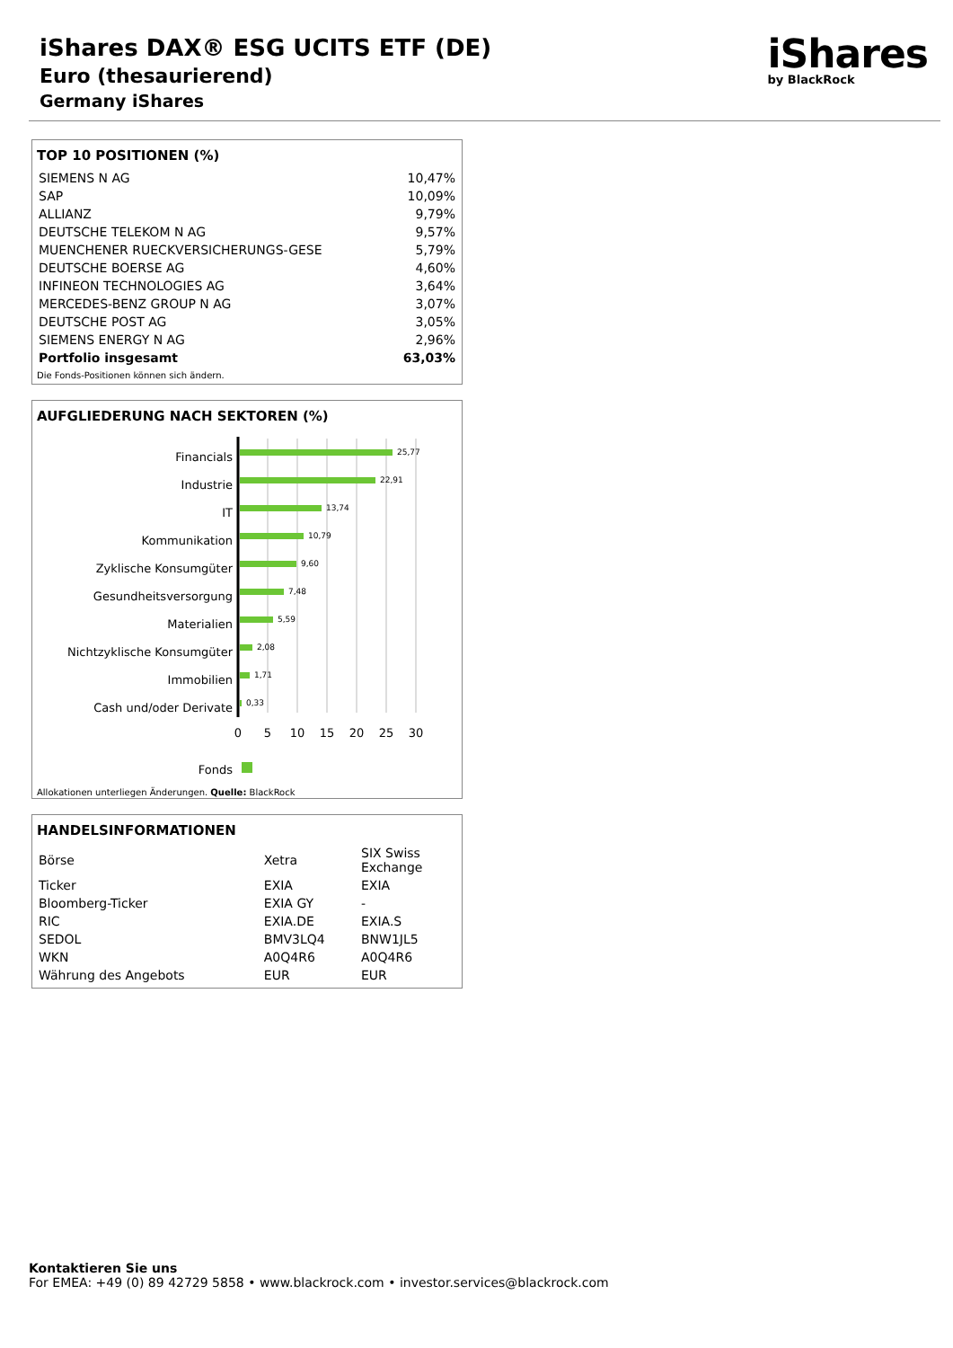iShares DAX® ESG UCITS ETF (DE)
Euro (thesaurierend)
Germany iShares
iShares
by BlackRock
TOP 10 POSITIONEN (%)
| SIEMENS N AG | 10,47% |
| SAP | 10,09% |
| ALLIANZ | 9,79% |
| DEUTSCHE TELEKOM N AG | 9,57% |
| MUENCHENER RUECKVERSICHERUNGS-GESE | 5,79% |
| DEUTSCHE BOERSE AG | 4,60% |
| INFINEON TECHNOLOGIES AG | 3,64% |
| MERCEDES-BENZ GROUP N AG | 3,07% |
| DEUTSCHE POST AG | 3,05% |
| SIEMENS ENERGY N AG | 2,96% |
| Portfolio insgesamt | 63,03% |
Die Fonds-Positionen können sich ändern.
AUFGLIEDERUNG NACH SEKTOREN (%)
Financials
Industrie
IT
Kommunikation
Zyklische Konsumgüter
Gesundheitsversorgung
Materialien
Nichtzyklische Konsumgüter
Immobilien
Cash und/oder Derivate
25,77
22,91
13,74
10,79
9,60
7,48
5,59
2,08
1,71
0,33
0
5
10
15
20
25
30
Fonds
Allokationen unterliegen Änderungen. Quelle: BlackRock
HANDELSINFORMATIONEN
| Börse | Xetra | SIX Swiss Exchange |
| Ticker | EXIA | EXIA |
| Bloomberg-Ticker | EXIA GY | - |
| RIC | EXIA.DE | EXIA.S |
| SEDOL | BMV3LQ4 | BNW1JL5 |
| WKN | A0Q4R6 | A0Q4R6 |
| Währung des Angebots | EUR | EUR |
Kontaktieren Sie uns
For EMEA: +49 (0) 89 42729 5858 • www.blackrock.com • investor.services@blackrock.com